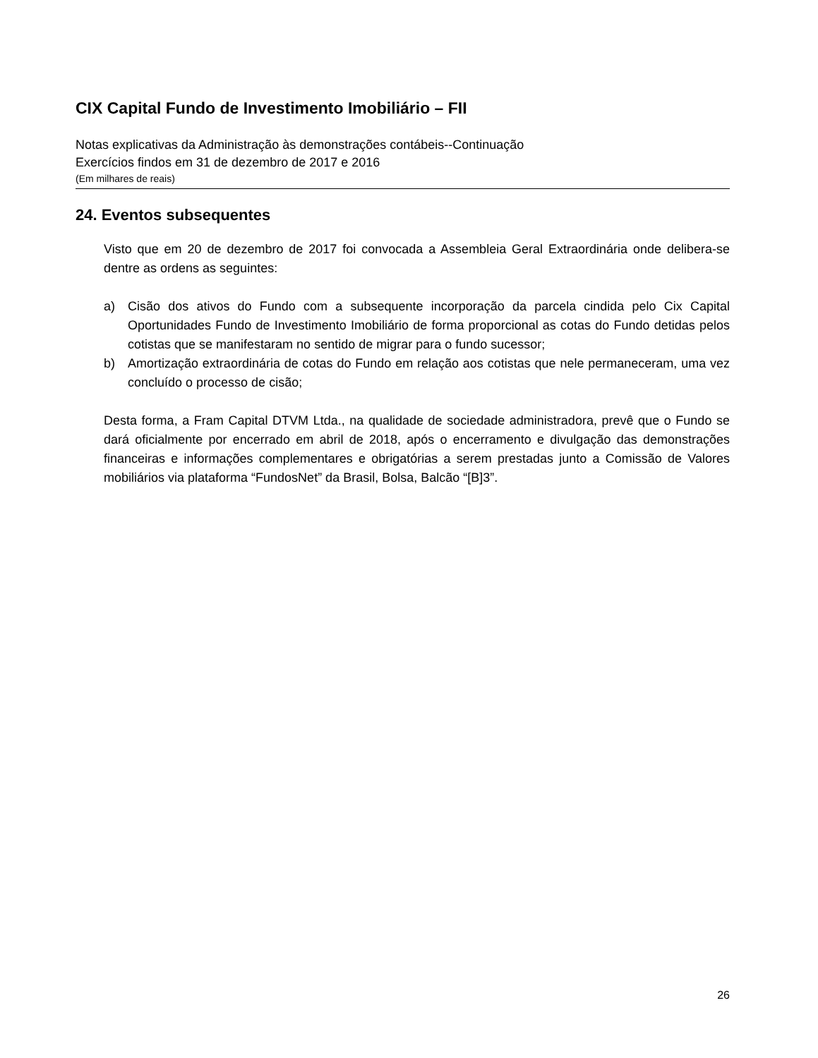CIX Capital Fundo de Investimento Imobiliário – FII
Notas explicativas da Administração às demonstrações contábeis--Continuação
Exercícios findos em 31 de dezembro de 2017 e 2016
(Em milhares de reais)
24. Eventos subsequentes
Visto que em 20 de dezembro de 2017 foi convocada a Assembleia Geral Extraordinária onde delibera-se dentre as ordens as seguintes:
a) Cisão dos ativos do Fundo com a subsequente incorporação da parcela cindida pelo Cix Capital Oportunidades Fundo de Investimento Imobiliário de forma proporcional as cotas do Fundo detidas pelos cotistas que se manifestaram no sentido de migrar para o fundo sucessor;
b) Amortização extraordinária de cotas do Fundo em relação aos cotistas que nele permaneceram, uma vez concluído o processo de cisão;
Desta forma, a Fram Capital DTVM Ltda., na qualidade de sociedade administradora, prevê que o Fundo se dará oficialmente por encerrado em abril de 2018, após o encerramento e divulgação das demonstrações financeiras e informações complementares e obrigatórias a serem prestadas junto a Comissão de Valores mobiliários via plataforma “FundosNet” da Brasil, Bolsa, Balcão “[B]3”.
26